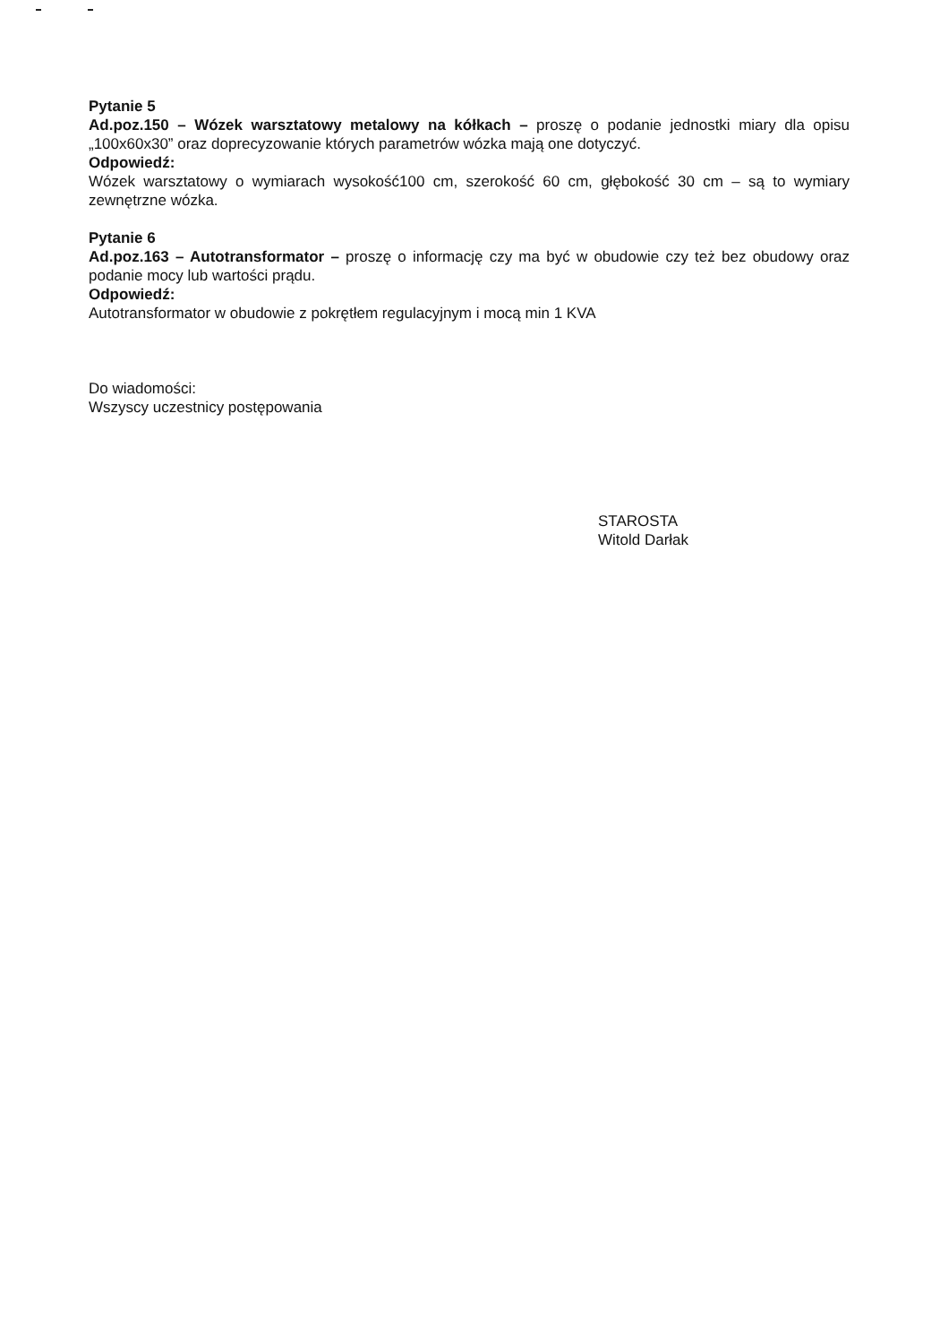Pytanie 5
Ad.poz.150 – Wózek warsztatowy metalowy na kółkach – proszę o podanie jednostki miary dla opisu „100x60x30” oraz doprecyzowanie których parametrów wózka mają one dotyczyć.
Odpowiedź:
Wózek warsztatowy o wymiarach wysokość100 cm, szerokość 60 cm, głębokość 30 cm – są to wymiary zewnętrzne wózka.
Pytanie 6
Ad.poz.163 – Autotransformator – proszę o informację czy ma być w obudowie czy też bez obudowy oraz podanie mocy lub wartości prądu.
Odpowiedź:
Autotransformator w obudowie z pokrętłem regulacyjnym i mocą min 1 KVA
Do wiadomości:
Wszyscy uczestnicy postępowania
STAROSTA
Witold Darłak